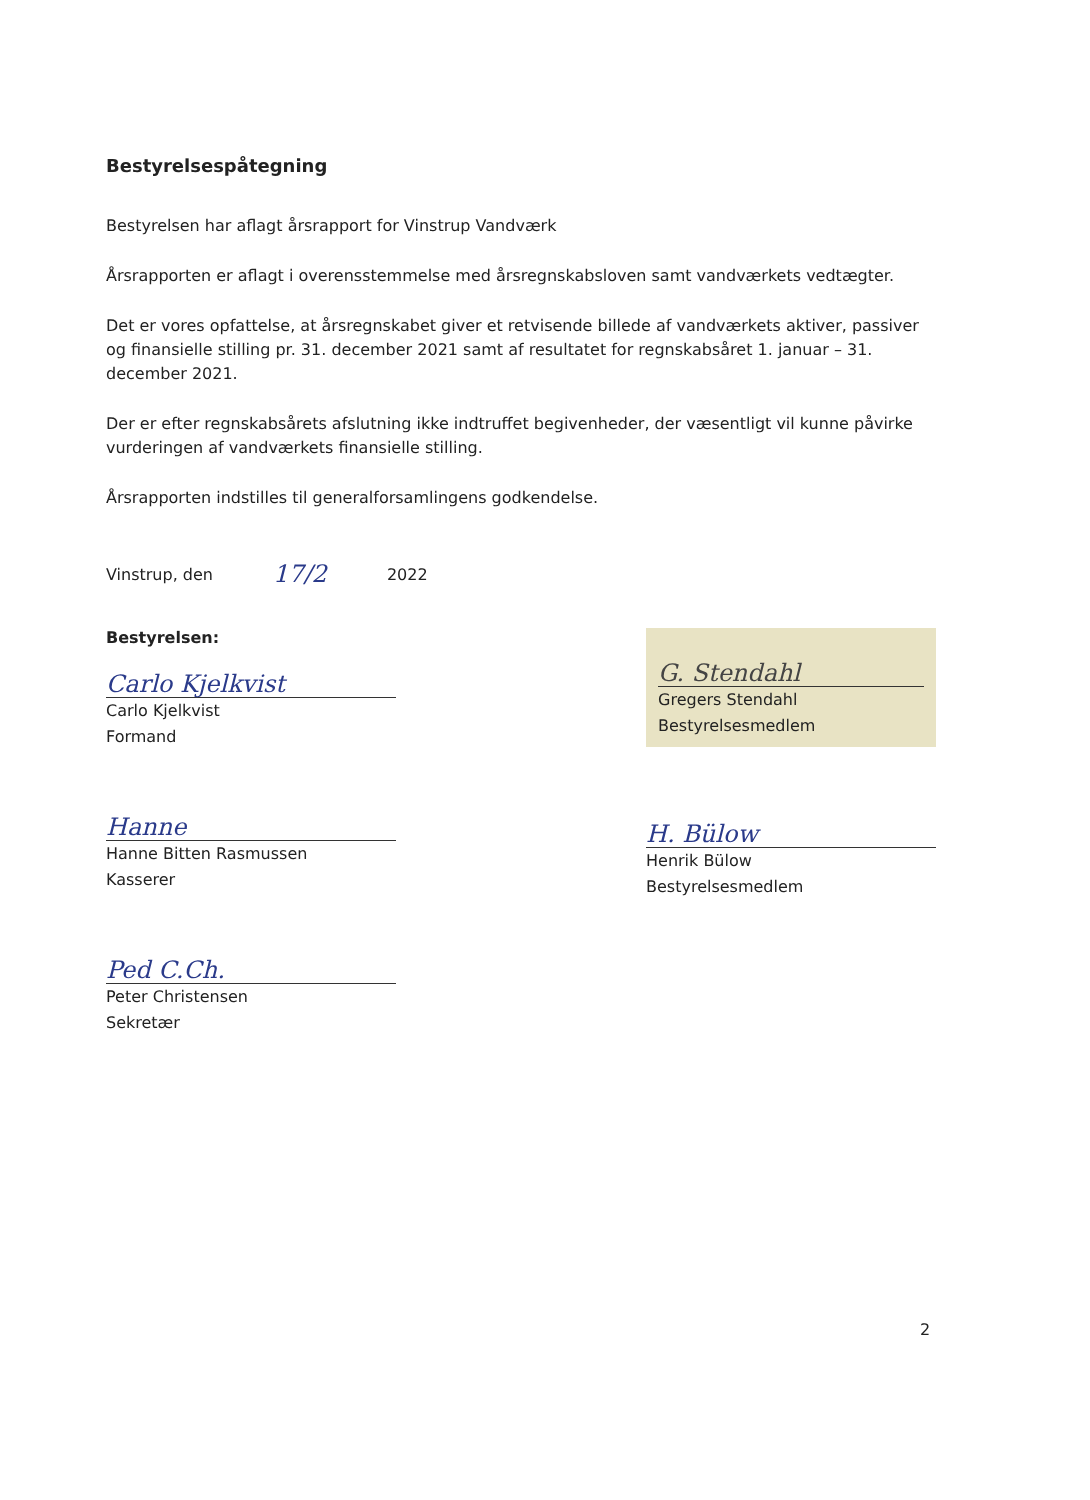Bestyrelsespåtegning
Bestyrelsen har aflagt årsrapport for Vinstrup Vandværk
Årsrapporten er aflagt i overensstemmelse med årsregnskabsloven samt vandværkets vedtægter.
Det er vores opfattelse, at årsregnskabet giver et retvisende billede af vandværkets aktiver, passiver og finansielle stilling pr. 31. december 2021 samt af resultatet for regnskabsåret 1. januar – 31. december 2021.
Der er efter regnskabsårets afslutning ikke indtruffet begivenheder, der væsentligt vil kunne påvirke vurderingen af vandværkets finansielle stilling.
Årsrapporten indstilles til generalforsamlingens godkendelse.
Vinstrup, den 17/2 2022
Bestyrelsen:
Carlo Kjelkvist
Carlo Kjelkvist
Formand
Hanne
Hanne Bitten Rasmussen
Kasserer
Ped C.Ch.
Peter Christensen
Sekretær
G. Stendahl
Gregers Stendahl
Bestyrelsesmedlem
H. Bülow
Henrik Bülow
Bestyrelsesmedlem
2